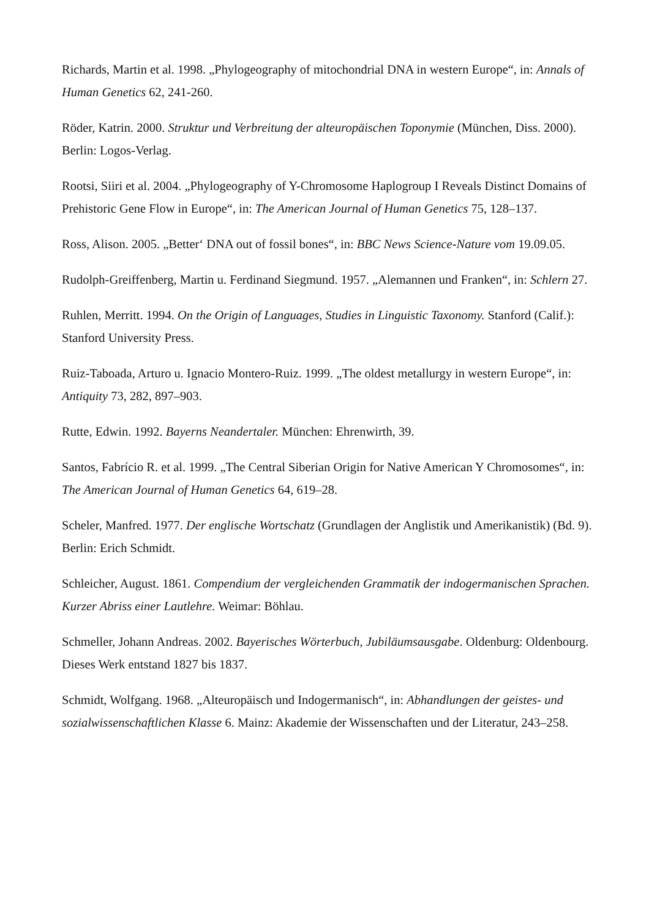Richards, Martin et al. 1998. „Phylogeography of mitochondrial DNA in western Europe“, in: Annals of Human Genetics 62, 241-260.
Röder, Katrin. 2000. Struktur und Verbreitung der alteuropäischen Toponymie (München, Diss. 2000). Berlin: Logos-Verlag.
Rootsi, Siiri et al. 2004. „Phylogeography of Y-Chromosome Haplogroup I Reveals Distinct Domains of Prehistoric Gene Flow in Europe“, in: The American Journal of Human Genetics 75, 128–137.
Ross, Alison. 2005. „Better‘ DNA out of fossil bones“, in: BBC News Science-Nature vom 19.09.05.
Rudolph-Greiffenberg, Martin u. Ferdinand Siegmund. 1957. „Alemannen und Franken“, in: Schlern 27.
Ruhlen, Merritt. 1994. On the Origin of Languages, Studies in Linguistic Taxonomy. Stanford (Calif.): Stanford University Press.
Ruiz-Taboada, Arturo u. Ignacio Montero-Ruiz. 1999. „The oldest metallurgy in western Europe“, in: Antiquity 73, 282, 897–903.
Rutte, Edwin. 1992. Bayerns Neandertaler. München: Ehrenwirth, 39.
Santos, Fabrício R. et al. 1999. „The Central Siberian Origin for Native American Y Chromosomes“, in: The American Journal of Human Genetics 64, 619–28.
Scheler, Manfred. 1977. Der englische Wortschatz (Grundlagen der Anglistik und Amerikanistik) (Bd. 9). Berlin: Erich Schmidt.
Schleicher, August. 1861. Compendium der vergleichenden Grammatik der indogermanischen Sprachen. Kurzer Abriss einer Lautlehre. Weimar: Böhlau.
Schmeller, Johann Andreas. 2002. Bayerisches Wörterbuch, Jubiläumsausgabe. Oldenburg: Oldenbourg. Dieses Werk entstand 1827 bis 1837.
Schmidt, Wolfgang. 1968. „Alteuropäisch und Indogermanisch“, in: Abhandlungen der geistes- und sozialwissenschaftlichen Klasse 6. Mainz: Akademie der Wissenschaften und der Literatur, 243–258.